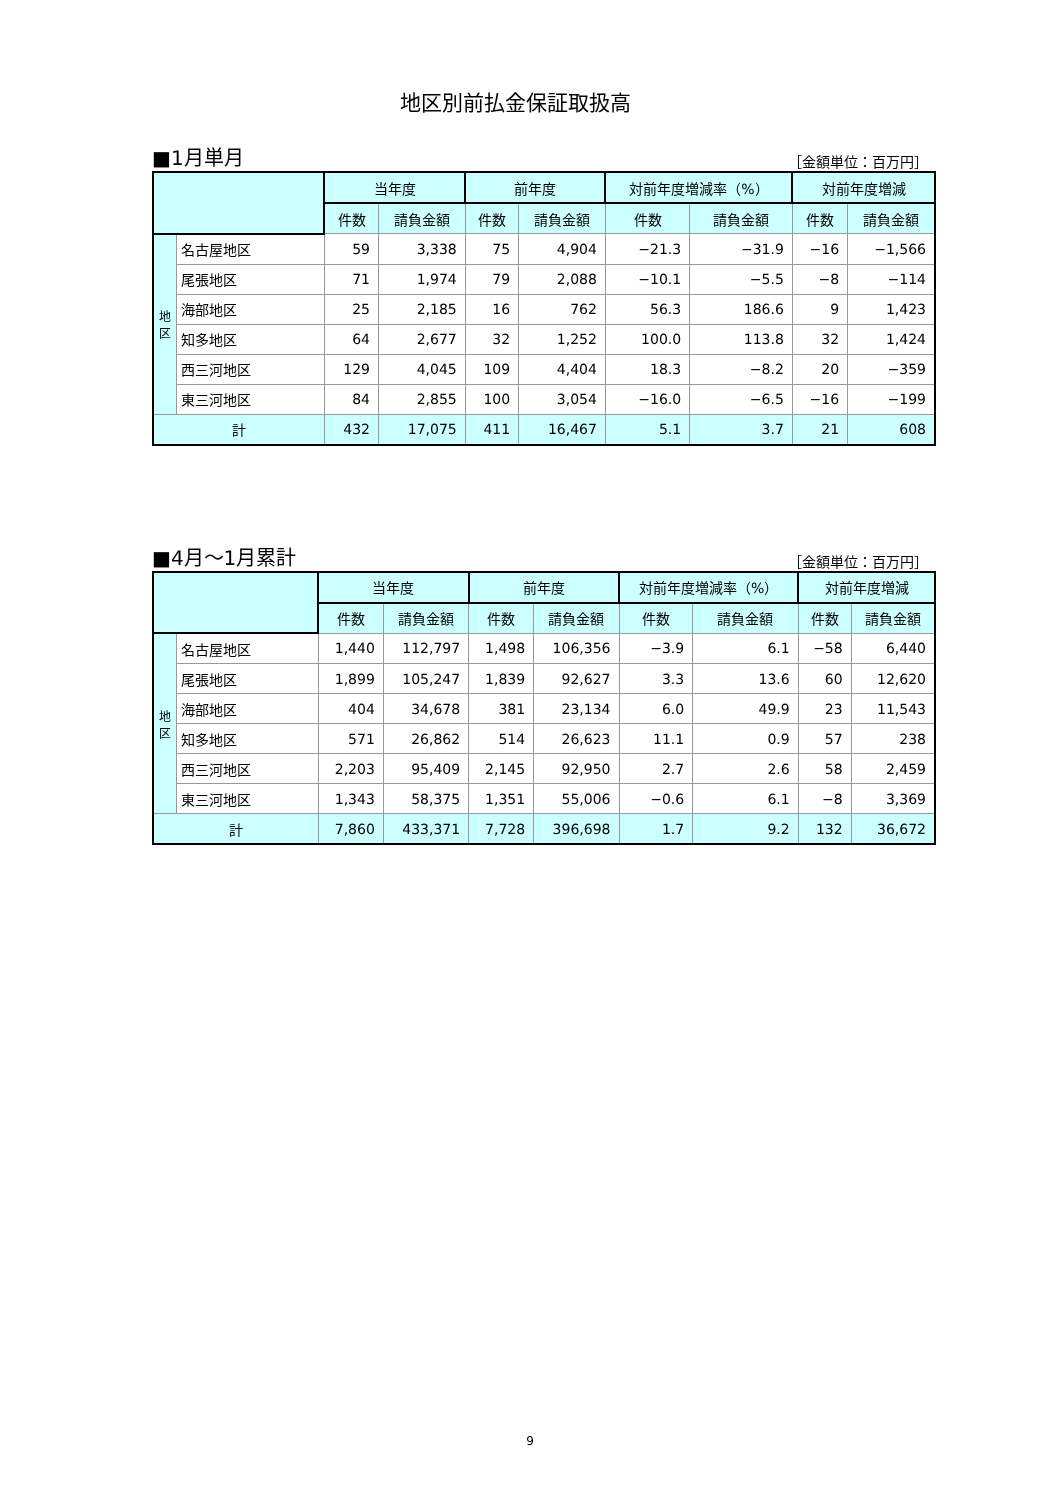地区別前払金保証取扱高
■1月単月 ［金額単位：百万円］
| | | 当年度 | | 前年度 | | 対前年度増減率（%） | | 対前年度増減 | |
| --- | --- | --- | --- | --- | --- | --- | --- | --- | --- |
| | | 件数 | 請負金額 | 件数 | 請負金額 | 件数 | 請負金額 | 件数 | 請負金額 |
| 地 区 | 名古屋地区 | 59 | 3,338 | 75 | 4,904 | −21.3 | −31.9 | −16 | −1,566 |
| | 尾張地区 | 71 | 1,974 | 79 | 2,088 | −10.1 | −5.5 | −8 | −114 |
| | 海部地区 | 25 | 2,185 | 16 | 762 | 56.3 | 186.6 | 9 | 1,423 |
| | 知多地区 | 64 | 2,677 | 32 | 1,252 | 100.0 | 113.8 | 32 | 1,424 |
| | 西三河地区 | 129 | 4,045 | 109 | 4,404 | 18.3 | −8.2 | 20 | −359 |
| | 東三河地区 | 84 | 2,855 | 100 | 3,054 | −16.0 | −6.5 | −16 | −199 |
| 計 | | 432 | 17,075 | 411 | 16,467 | 5.1 | 3.7 | 21 | 608 |
■4月～1月累計 ［金額単位：百万円］
| | | 当年度 | | 前年度 | | 対前年度増減率（%） | | 対前年度増減 | |
| --- | --- | --- | --- | --- | --- | --- | --- | --- | --- |
| | | 件数 | 請負金額 | 件数 | 請負金額 | 件数 | 請負金額 | 件数 | 請負金額 |
| 地 区 | 名古屋地区 | 1,440 | 112,797 | 1,498 | 106,356 | −3.9 | 6.1 | −58 | 6,440 |
| | 尾張地区 | 1,899 | 105,247 | 1,839 | 92,627 | 3.3 | 13.6 | 60 | 12,620 |
| | 海部地区 | 404 | 34,678 | 381 | 23,134 | 6.0 | 49.9 | 23 | 11,543 |
| | 知多地区 | 571 | 26,862 | 514 | 26,623 | 11.1 | 0.9 | 57 | 238 |
| | 西三河地区 | 2,203 | 95,409 | 2,145 | 92,950 | 2.7 | 2.6 | 58 | 2,459 |
| | 東三河地区 | 1,343 | 58,375 | 1,351 | 55,006 | −0.6 | 6.1 | −8 | 3,369 |
| 計 | | 7,860 | 433,371 | 7,728 | 396,698 | 1.7 | 9.2 | 132 | 36,672 |
9